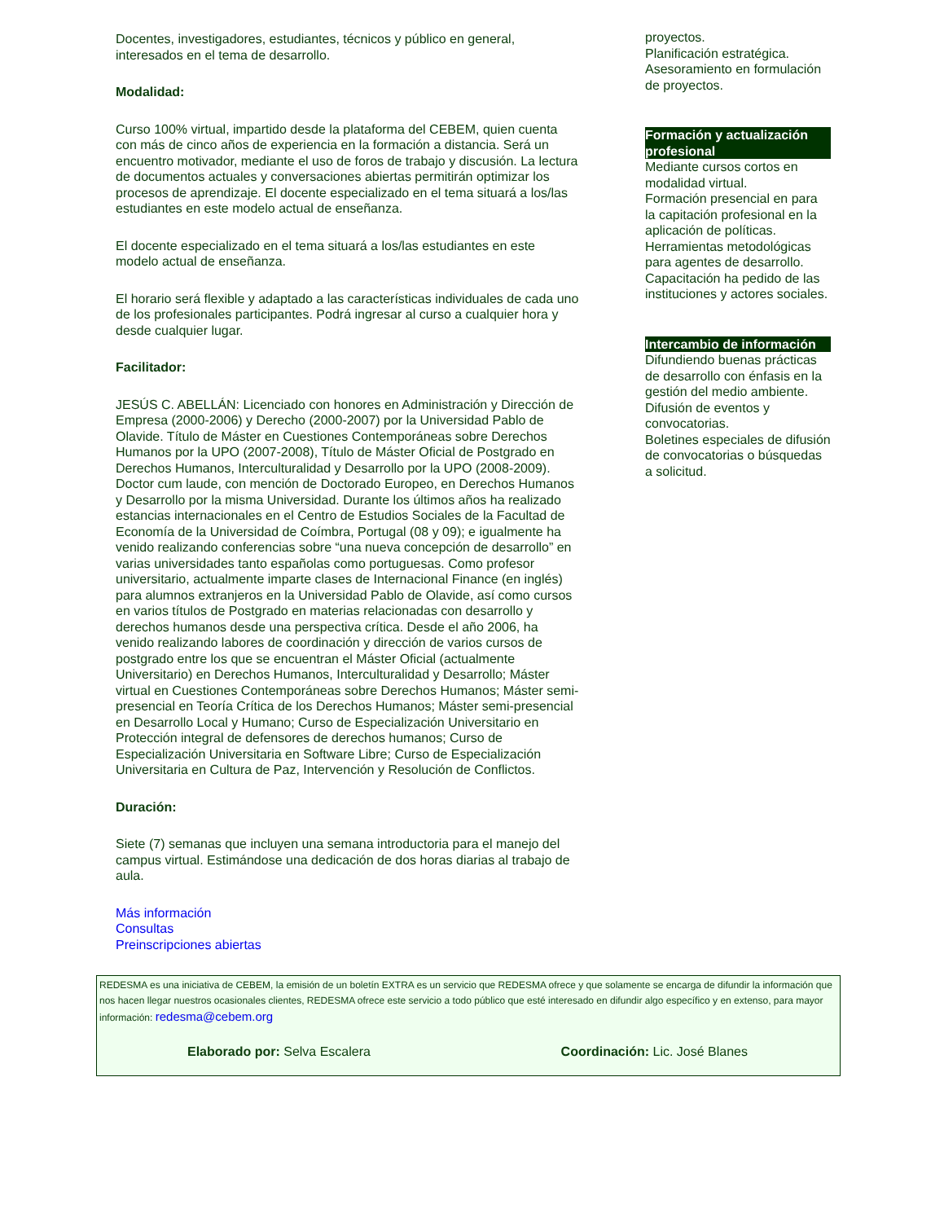Docentes, investigadores, estudiantes, técnicos y público en general, interesados en el tema de desarrollo.
Modalidad:
Curso 100% virtual, impartido desde la plataforma del CEBEM, quien cuenta con más de cinco años de experiencia en la formación a distancia. Será un encuentro motivador, mediante el uso de foros de trabajo y discusión. La lectura de documentos actuales y conversaciones abiertas permitirán optimizar los procesos de aprendizaje. El docente especializado en el tema situará a los/las estudiantes en este modelo actual de enseñanza.
El docente especializado en el tema situará a los/las estudiantes en este modelo actual de enseñanza.
El horario será flexible y adaptado a las características individuales de cada uno de los profesionales participantes. Podrá ingresar al curso a cualquier hora y desde cualquier lugar.
Facilitador:
JESÚS C. ABELLÁN: Licenciado con honores en Administración y Dirección de Empresa (2000-2006) y Derecho (2000-2007) por la Universidad Pablo de Olavide. Título de Máster en Cuestiones Contemporáneas sobre Derechos Humanos por la UPO (2007-2008), Título de Máster Oficial de Postgrado en Derechos Humanos, Interculturalidad y Desarrollo por la UPO (2008-2009). Doctor cum laude, con mención de Doctorado Europeo, en Derechos Humanos y Desarrollo por la misma Universidad. Durante los últimos años ha realizado estancias internacionales en el Centro de Estudios Sociales de la Facultad de Economía de la Universidad de Coímbra, Portugal (08 y 09); e igualmente ha venido realizando conferencias sobre “una nueva concepción de desarrollo” en varias universidades tanto españolas como portuguesas. Como profesor universitario, actualmente imparte clases de Internacional Finance (en inglés) para alumnos extranjeros en la Universidad Pablo de Olavide, así como cursos en varios títulos de Postgrado en materias relacionadas con desarrollo y derechos humanos desde una perspectiva crítica. Desde el año 2006, ha venido realizando labores de coordinación y dirección de varios cursos de postgrado entre los que se encuentran el Máster Oficial (actualmente Universitario) en Derechos Humanos, Interculturalidad y Desarrollo; Máster virtual en Cuestiones Contemporáneas sobre Derechos Humanos; Máster semi-presencial en Teoría Crítica de los Derechos Humanos; Máster semi-presencial en Desarrollo Local y Humano; Curso de Especialización Universitario en Protección integral de defensores de derechos humanos; Curso de Especialización Universitaria en Software Libre; Curso de Especialización Universitaria en Cultura de Paz, Intervención y Resolución de Conflictos.
Duración:
Siete (7) semanas que incluyen una semana introductoria para el manejo del campus virtual. Estimándose una dedicación de dos horas diarias al trabajo de aula.
Más información
Consultas
Preinscripciones abiertas
proyectos.
Planificación estratégica.
Asesoramiento en formulación de proyectos.
Formación y actualización profesional
Mediante cursos cortos en modalidad virtual.
Formación presencial en para la capitación profesional en la aplicación de políticas.
Herramientas metodológicas para agentes de desarrollo.
Capacitación ha pedido de las instituciones y actores sociales.
Intercambio de información
Difundiendo buenas prácticas de desarrollo con énfasis en la gestión del medio ambiente.
Difusión de eventos y convocatorias.
Boletines especiales de difusión de convocatorias o búsquedas a solicitud.
REDESMA es una iniciativa de CEBEM, la emisión de un boletín EXTRA es un servicio que REDESMA ofrece y que solamente se encarga de difundir la información que nos hacen llegar nuestros ocasionales clientes, REDESMA ofrece este servicio a todo público que esté interesado en difundir algo específico y en extenso, para mayor información: redesma@cebem.org
Elaborado por: Selva Escalera Coordinación: Lic. José Blanes